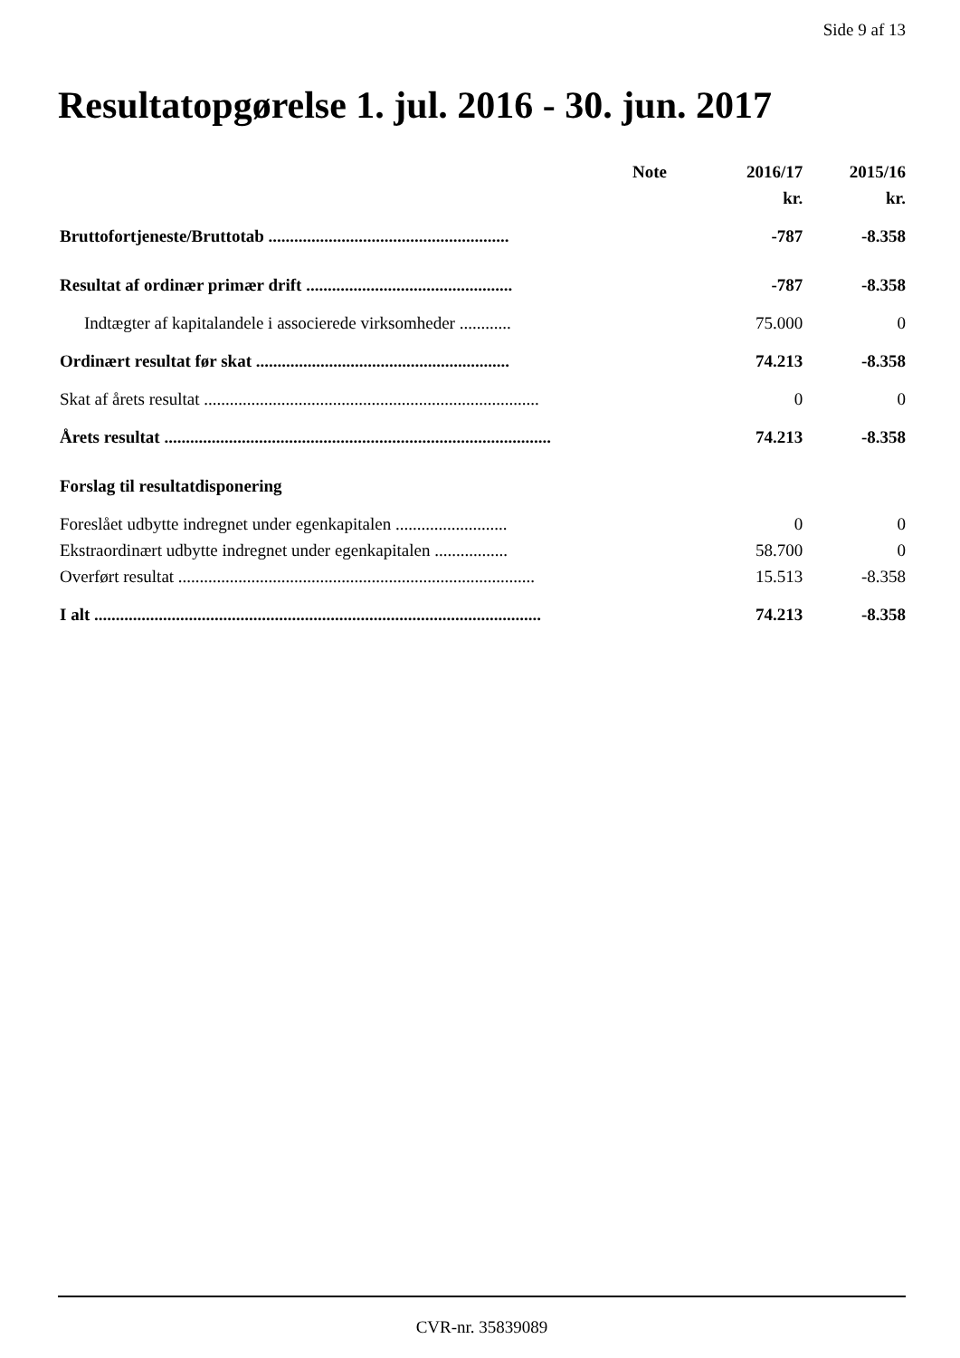Side 9 af 13
Resultatopgørelse 1. jul. 2016 - 30. jun. 2017
| | Note | 2016/17 | 2015/16 |
| --- | --- | --- | --- |
| | | kr. | kr. |
| Bruttofortjeneste/Bruttotab ........................................................ | | -787 | -8.358 |
| Resultat af ordinær primær drift ................................................ | | -787 | -8.358 |
| Indtægter af kapitalandele i associerede virksomheder ............ | | 75.000 | 0 |
| Ordinært resultat før skat ........................................................... | | 74.213 | -8.358 |
| Skat af årets resultat .............................................................................. | | 0 | 0 |
| Årets resultat .......................................................................................... | | 74.213 | -8.358 |
| Forslag til resultatdisponering | | | |
| Foreslået udbytte indregnet under egenkapitalen .......................... | | 0 | 0 |
| Ekstraordinært udbytte indregnet under egenkapitalen ................. | | 58.700 | 0 |
| Overført resultat ................................................................................... | | 15.513 | -8.358 |
| I alt ........................................................................................................ | | 74.213 | -8.358 |
CVR-nr. 35839089